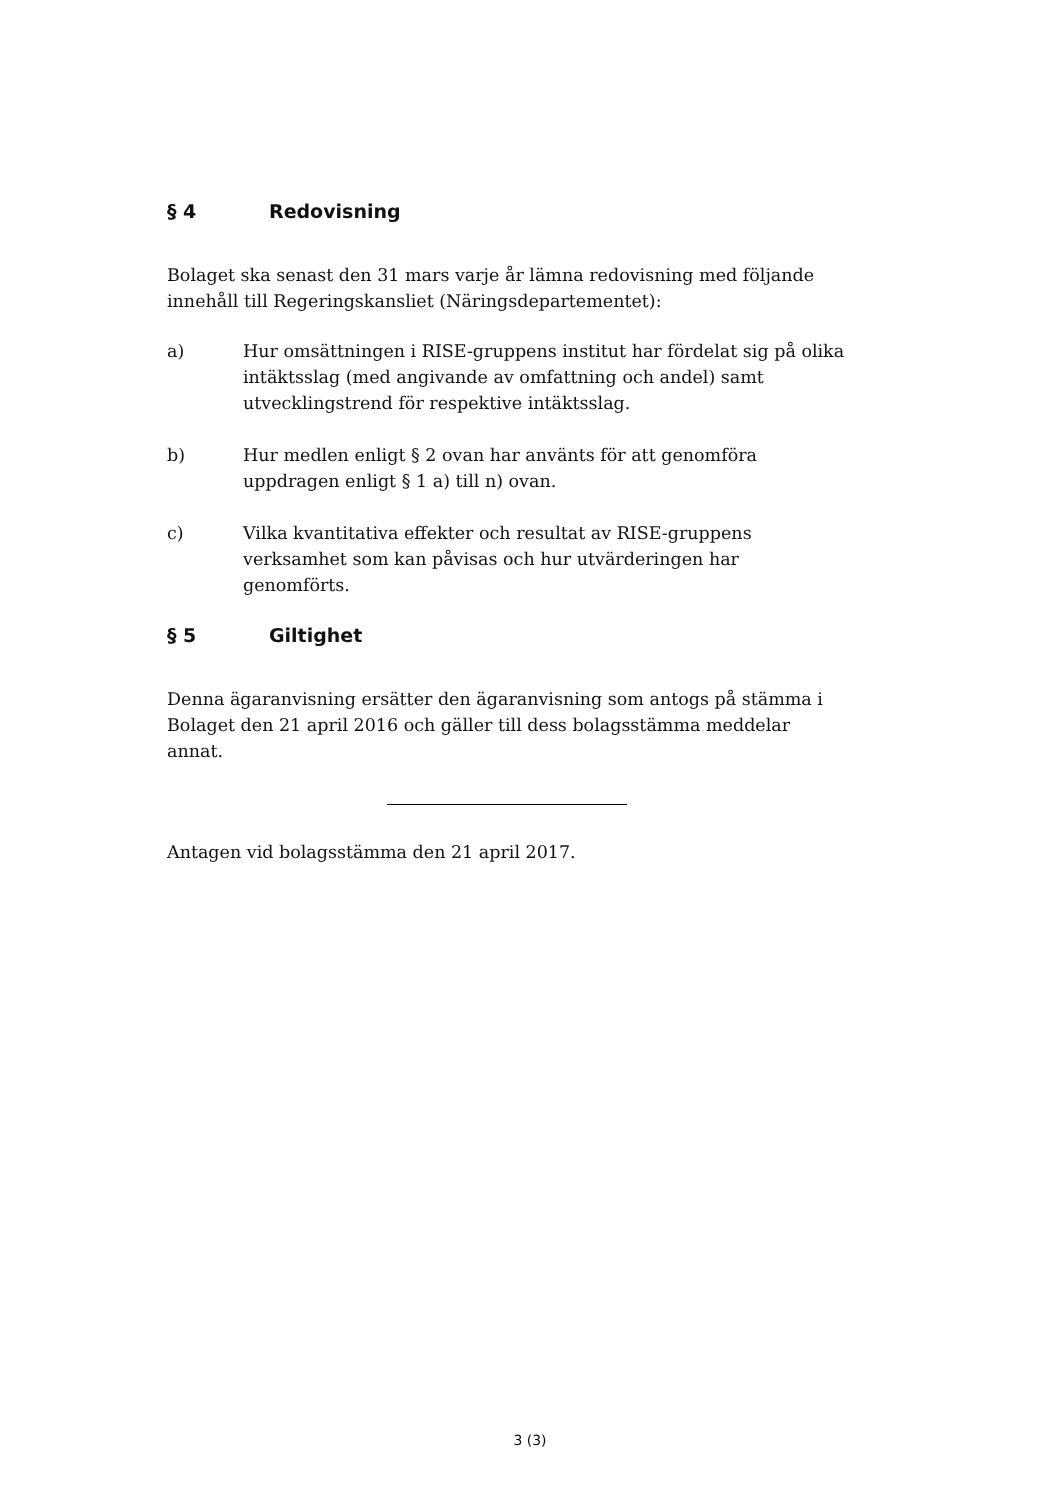§ 4 Redovisning
Bolaget ska senast den 31 mars varje år lämna redovisning med följande innehåll till Regeringskansliet (Näringsdepartementet):
a) Hur omsättningen i RISE-gruppens institut har fördelat sig på olika intäktsslag (med angivande av omfattning och andel) samt utvecklingstrend för respektive intäktsslag.
b) Hur medlen enligt § 2 ovan har använts för att genomföra uppdragen enligt § 1 a) till n) ovan.
c) Vilka kvantitativa effekter och resultat av RISE-gruppens verksamhet som kan påvisas och hur utvärderingen har genomförts.
§ 5 Giltighet
Denna ägaranvisning ersätter den ägaranvisning som antogs på stämma i Bolaget den 21 april 2016 och gäller till dess bolagsstämma meddelar annat.
Antagen vid bolagsstämma den 21 april 2017.
3 (3)